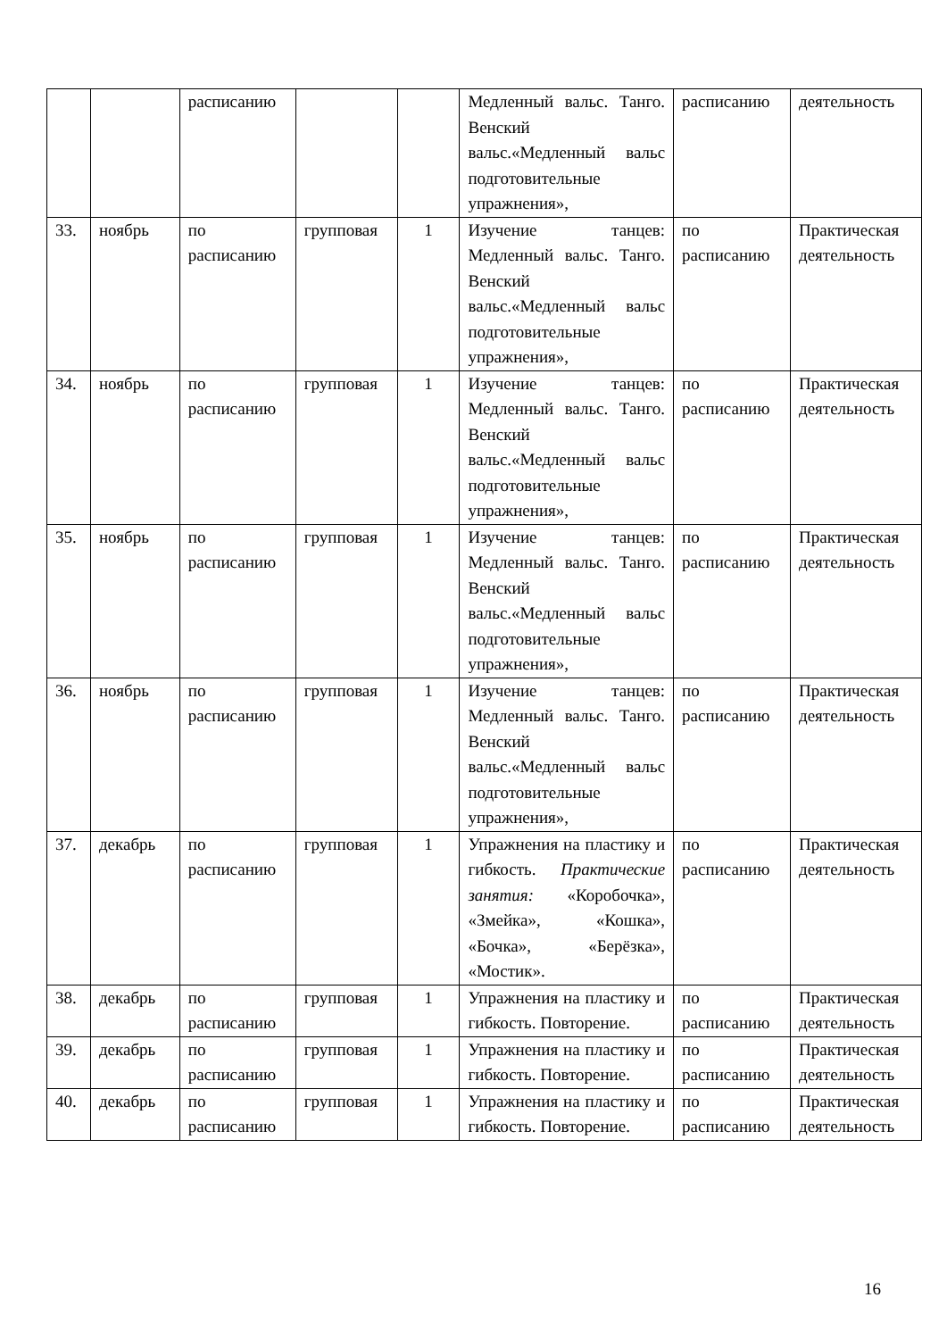| | | расписанию | | | Медленный вальс. Танго. Венский вальс.«Медленный вальс подготовительные упражнения», | расписанию | деятельность |
| 33. | ноябрь | по расписанию | групповая | 1 | Изучение танцев: Медленный вальс. Танго. Венский вальс.«Медленный вальс подготовительные упражнения», | по расписанию | Практическая деятельность |
| 34. | ноябрь | по расписанию | групповая | 1 | Изучение танцев: Медленный вальс. Танго. Венский вальс.«Медленный вальс подготовительные упражнения», | по расписанию | Практическая деятельность |
| 35. | ноябрь | по расписанию | групповая | 1 | Изучение танцев: Медленный вальс. Танго. Венский вальс.«Медленный вальс подготовительные упражнения», | по расписанию | Практическая деятельность |
| 36. | ноябрь | по расписанию | групповая | 1 | Изучение танцев: Медленный вальс. Танго. Венский вальс.«Медленный вальс подготовительные упражнения», | по расписанию | Практическая деятельность |
| 37. | декабрь | по расписанию | групповая | 1 | Упражнения на пластику и гибкость. Практические занятия: «Коробочка», «Змейка», «Кошка», «Бочка», «Берёзка», «Мостик». | по расписанию | Практическая деятельность |
| 38. | декабрь | по расписанию | групповая | 1 | Упражнения на пластику и гибкость. Повторение. | по расписанию | Практическая деятельность |
| 39. | декабрь | по расписанию | групповая | 1 | Упражнения на пластику и гибкость. Повторение. | по расписанию | Практическая деятельность |
| 40. | декабрь | по расписанию | групповая | 1 | Упражнения на пластику и гибкость. Повторение. | по расписанию | Практическая деятельность |
16